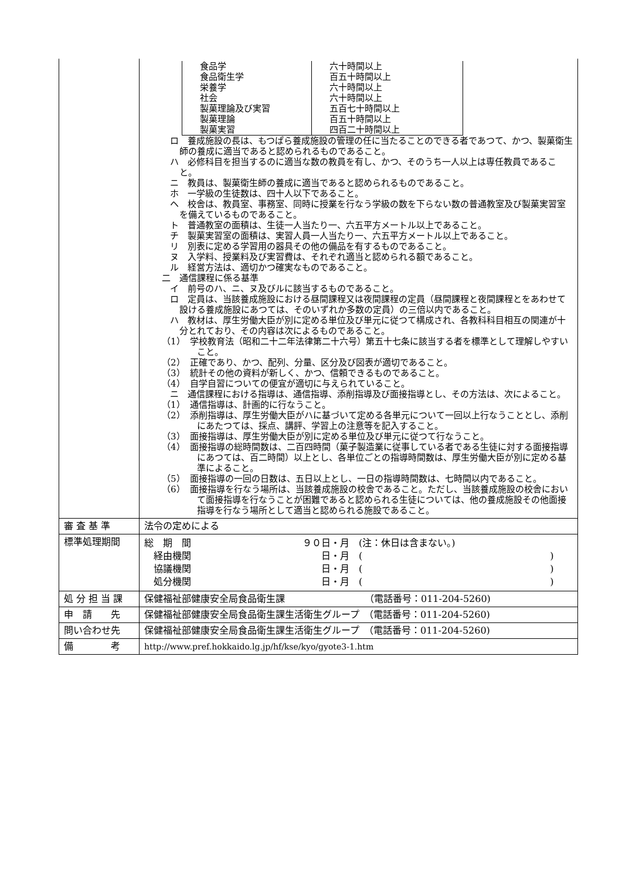| | / 食品学 食品衛生学 栄養学 社会 製菓理論及び実習 製菓理論 製菓実習 / 六十時間以上 百五十時間以上 六十時間以上 六十時間以上 五百七十時間以上 百五十時間以上 四百二十時間以上 / ロ 養成施設の長は、もつぱら養成施設の管理の任に当たることのできる者であつて、かつ、製菓衛生師の養成に適当であると認められるものであること。 ハ 必修科目を担当するのに適当な数の教員を有し、かつ、そのうち一人以上は専任教員であること。 ニ 教員は、製菓衛生師の養成に適当であると認められるものであること。 ホ 一学級の生徒数は、四十人以下であること。 ヘ 校舎は、教員室、事務室、同時に授業を行なう学級の数を下らない数の普通教室及び製菓実習室を備えているものであること。 ト 普通教室の面積は、生徒一人当たり一、六五平方メートル以上であること。 チ 製菓実習室の面積は、実習人員一人当たり一、六五平方メートル以上であること。 リ 別表に定める学習用の器具その他の備品を有するものであること。 ヌ 入学料、授業料及び実習費は、それぞれ適当と認められる額であること。 ル 経営方法は、適切かつ確実なものであること。 二 通信課程に係る基準 イ 前号のハ、ニ、ヌ及びルに該当するものであること。 ロ 定員は、当該養成施設における昼間課程又は夜間課程の定員（昼間課程と夜間課程とをあわせて設ける養成施設にあつては、そのいずれか多数の定員）の三倍以内であること。 ハ 教材は、厚生労働大臣が別に定める単位及び単元に従つて構成され、各教科科目相互の関連が十分とれており、その内容は次によるものであること。 （1） 学校教育法（昭和二十二年法律第二十六号）第五十七条に該当する者を標準として理解しやすいこと。 （2） 正確であり、かつ、配列、分量、区分及び図表が適切であること。 （3） 統計その他の資料が新しく、かつ、信頼できるものであること。 （4） 自学自習についての便宜が適切に与えられていること。 ニ 通信課程における指導は、通信指導、添削指導及び面接指導とし、その方法は、次によること。 （1） 通信指導は、計画的に行なうこと。 （2） 添削指導は、厚生労働大臣がハに基づいて定める各単元について一回以上行なうこととし、添削にあたつては、採点、講評、学習上の注意等を記入すること。 （3） 面接指導は、厚生労働大臣が別に定める単位及び単元に従つて行なうこと。 （4） 面接指導の総時間数は、二百四時間（菓子製造業に従事している者である生徒に対する面接指導にあつては、百二時間）以上とし、各単位ごとの指導時間数は、厚生労働大臣が別に定める基準によること。 （5） 面接指導の一回の日数は、五日以上とし、一日の指導時間数は、七時間以内であること。 （6） 面接指導を行なう場所は、当該養成施設の校舎であること。ただし、当該養成施設の校舎において面接指導を行なうことが困難であると認められる生徒については、他の養成施設その他面接指導を行なう場所として適当と認められる施設であること。 |
| 審 査 基 準 | 法令の定めによる |
| 標準処理期間 | 総 期 間 ９０日・月 (注：休日は含まない。) 経由機関 日・月 ( ) 協議機関 日・月 ( ) 処分機関 日・月 ( ) |
| 処 分 担 当 課 | 保健福祉部健康安全局食品衛生課 （電話番号：011-204-5260) |
| 申 請 先 | 保健福祉部健康安全局食品衛生課生活衛生グループ （電話番号：011-204-5260) |
| 問い合わせ先 | 保健福祉部健康安全局食品衛生課生活衛生グループ （電話番号：011-204-5260) |
| 備 考 | http://www.pref.hokkaido.lg.jp/hf/kse/kyo/gyote3-1.htm |